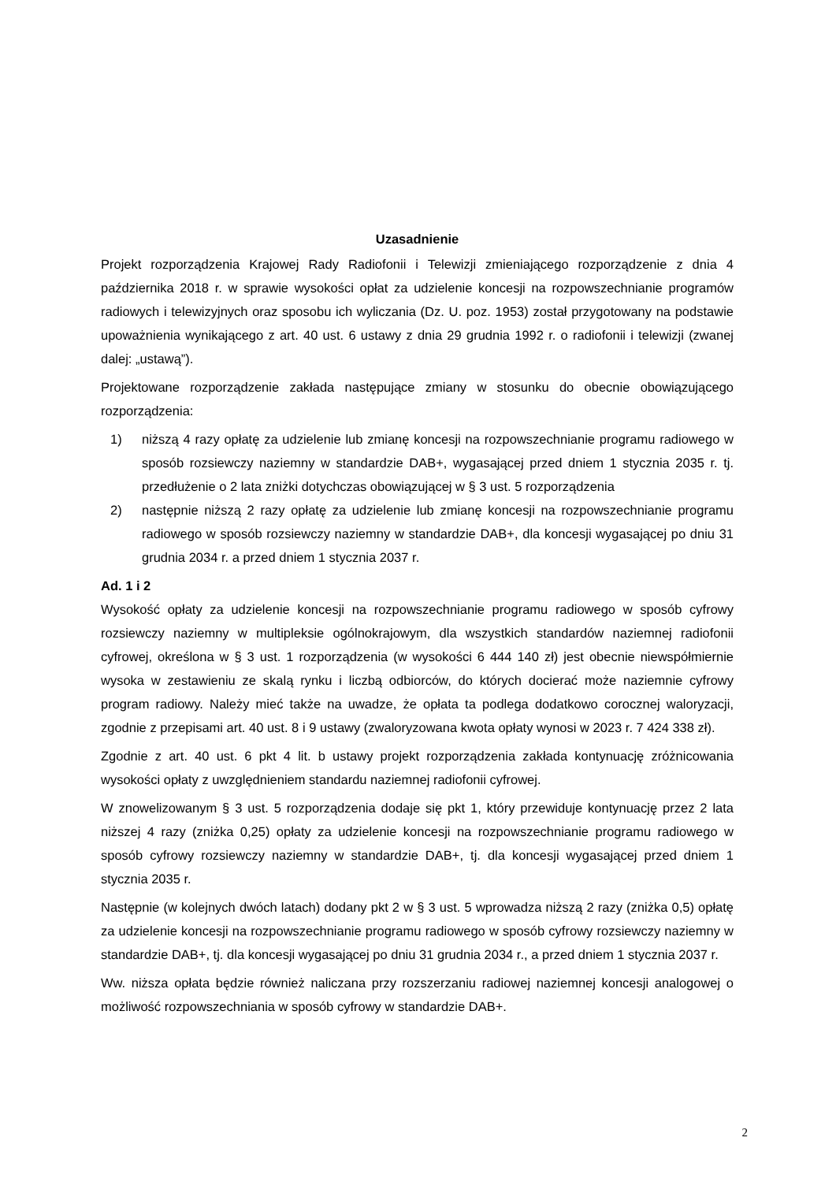Uzasadnienie
Projekt rozporządzenia Krajowej Rady Radiofonii i Telewizji zmieniającego rozporządzenie z dnia 4 października 2018 r. w sprawie wysokości opłat za udzielenie koncesji na rozpowszechnianie programów radiowych i telewizyjnych oraz sposobu ich wyliczania (Dz. U. poz. 1953) został przygotowany na podstawie upoważnienia wynikającego z art. 40 ust. 6 ustawy z dnia 29 grudnia 1992 r. o radiofonii i telewizji (zwanej dalej: „ustawą”).
Projektowane rozporządzenie zakłada następujące zmiany w stosunku do obecnie obowiązującego rozporządzenia:
1) niższą 4 razy opłatę za udzielenie lub zmianę koncesji na rozpowszechnianie programu radiowego w sposób rozsiewczy naziemny w standardzie DAB+, wygasającej przed dniem 1 stycznia 2035 r. tj. przedłużenie o 2 lata zniżki dotychczas obowiązującej w § 3 ust. 5 rozporządzenia
2) następnie niższą 2 razy opłatę za udzielenie lub zmianę koncesji na rozpowszechnianie programu radiowego w sposób rozsiewczy naziemny w standardzie DAB+, dla koncesji wygasającej po dniu 31 grudnia 2034 r. a przed dniem 1 stycznia 2037 r.
Ad. 1 i 2
Wysokość opłaty za udzielenie koncesji na rozpowszechnianie programu radiowego w sposób cyfrowy rozsiewczy naziemny w multipleksie ogólnokrajowym, dla wszystkich standardów naziemnej radiofonii cyfrowej, określona w § 3 ust. 1 rozporządzenia (w wysokości 6 444 140 zł) jest obecnie niewspółmiernie wysoka w zestawieniu ze skalą rynku i liczbą odbiorców, do których docierać może naziemnie cyfrowy program radiowy. Należy mieć także na uwadze, że opłata ta podlega dodatkowo corocznej waloryzacji, zgodnie z przepisami art. 40 ust. 8 i 9 ustawy (zwaloryzowana kwota opłaty wynosi w 2023 r. 7 424 338 zł).
Zgodnie z art. 40 ust. 6 pkt 4 lit. b ustawy projekt rozporządzenia zakłada kontynuację zróżnicowania wysokości opłaty z uwzględnieniem standardu naziemnej radiofonii cyfrowej.
W znowelizowanym § 3 ust. 5 rozporządzenia dodaje się pkt 1, który przewiduje kontynuację przez 2 lata niższej 4 razy (zniżka 0,25) opłaty za udzielenie koncesji na rozpowszechnianie programu radiowego w sposób cyfrowy rozsiewczy naziemny w standardzie DAB+, tj. dla koncesji wygasającej przed dniem 1 stycznia 2035 r.
Następnie (w kolejnych dwóch latach) dodany pkt 2 w § 3 ust. 5 wprowadza niższą 2 razy (zniżka 0,5) opłatę za udzielenie koncesji na rozpowszechnianie programu radiowego w sposób cyfrowy rozsiewczy naziemny w standardzie DAB+, tj. dla koncesji wygasającej po dniu 31 grudnia 2034 r., a przed dniem 1 stycznia 2037 r.
Ww. niższa opłata będzie również naliczana przy rozszerzaniu radiowej naziemnej koncesji analogowej o możliwość rozpowszechniania w sposób cyfrowy w standardzie DAB+.
2